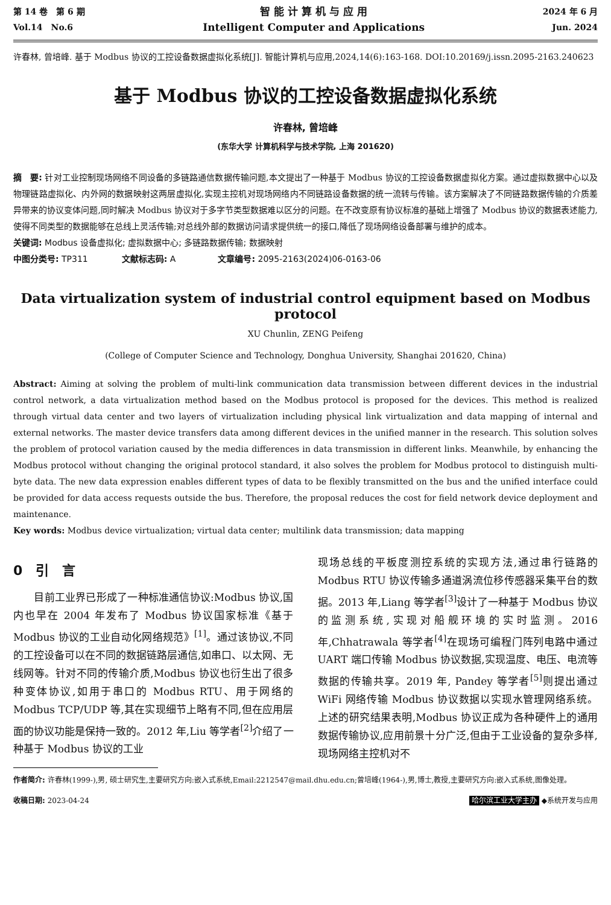第 14 卷　第 6 期
Vol.14　No.6
智 能 计 算 机 与 应 用
Intelligent Computer and Applications
2024 年 6 月
Jun. 2024
许春林, 曾培峰. 基于 Modbus 协议的工控设备数据虚拟化系统[J]. 智能计算机与应用,2024,14(6):163-168. DOI:10.20169/j.issn.2095-2163.240623
基于 Modbus 协议的工控设备数据虚拟化系统
许春林, 曾培峰
(东华大学 计算机科学与技术学院, 上海 201620)
摘　要: 针对工业控制现场网络不同设备的多链路通信数据传输问题,本文提出了一种基于 Modbus 协议的工控设备数据虚拟化方案。通过虚拟数据中心以及物理链路虚拟化、内外网的数据映射这两层虚拟化,实现主控机对现场网络内不同链路设备数据的统一流转与传输。该方案解决了不同链路数据传输的介质差异带来的协议变体问题,同时解决 Modbus 协议对于多字节类型数据难以区分的问题。在不改变原有协议标准的基础上增强了 Modbus 协议的数据表述能力,使得不同类型的数据能够在总线上灵活传输;对总线外部的数据访问请求提供统一的接口,降低了现场网络设备部署与维护的成本。
关键词: Modbus 设备虚拟化; 虚拟数据中心; 多链路数据传输; 数据映射
中图分类号: TP311　　　　文献标志码: A　　　　　文章编号: 2095-2163(2024)06-0163-06
Data virtualization system of industrial control equipment based on Modbus protocol
XU Chunlin, ZENG Peifeng
(College of Computer Science and Technology, Donghua University, Shanghai 201620, China)
Abstract: Aiming at solving the problem of multi-link communication data transmission between different devices in the industrial control network, a data virtualization method based on the Modbus protocol is proposed for the devices. This method is realized through virtual data center and two layers of virtualization including physical link virtualization and data mapping of internal and external networks. The master device transfers data among different devices in the unified manner in the research. This solution solves the problem of protocol variation caused by the media differences in data transmission in different links. Meanwhile, by enhancing the Modbus protocol without changing the original protocol standard, it also solves the problem for Modbus protocol to distinguish multi-byte data. The new data expression enables different types of data to be flexibly transmitted on the bus and the unified interface could be provided for data access requests outside the bus. Therefore, the proposal reduces the cost for field network device deployment and maintenance.
Key words: Modbus device virtualization; virtual data center; multilink data transmission; data mapping
0　引　言
　　目前工业界已形成了一种标准通信协议:Modbus 协议,国内也早在 2004 年发布了 Modbus 协议国家标准《基于 Modbus 协议的工业自动化网络规范》<sup>[1]</sup>。通过该协议,不同的工控设备可以在不同的数据链路层通信,如串口、以太网、无线网等。针对不同的传输介质,Modbus 协议也衍生出了很多种变体协议,如用于串口的 Modbus RTU、用于网络的 Modbus TCP/UDP 等,其在实现细节上略有不同,但在应用层面的协议功能是保持一致的。2012 年,Liu 等学者<sup>[2]</sup>介绍了一种基于 Modbus 协议的工业
现场总线的平板度测控系统的实现方法,通过串行链路的 Modbus RTU 协议传输多通道涡流位移传感器采集平台的数据。2013 年,Liang 等学者<sup>[3]</sup>设计了一种基于 Modbus 协议的监测系统,实现对船舰环境的实时监测。2016 年,Chhatrawala 等学者<sup>[4]</sup>在现场可编程门阵列电路中通过 UART 端口传输 Modbus 协议数据,实现温度、电压、电流等数据的传输共享。2019 年, Pandey 等学者<sup>[5]</sup>则提出通过 WiFi 网络传输 Modbus 协议数据以实现水管理网络系统。上述的研究结果表明,Modbus 协议正成为各种硬件上的通用数据传输协议,应用前景十分广泛,但由于工业设备的复杂多样,现场网络主控机对不
作者简介: 许春林(1999-),男, 硕士研究生,主要研究方向:嵌入式系统,Email:2212547@mail.dhu.edu.cn;曾培峰(1964-),男,博士,教授,主要研究方向:嵌入式系统,图像处理。
收稿日期: 2023-04-24 哈尔滨工业大学主办 ◆系统开发与应用